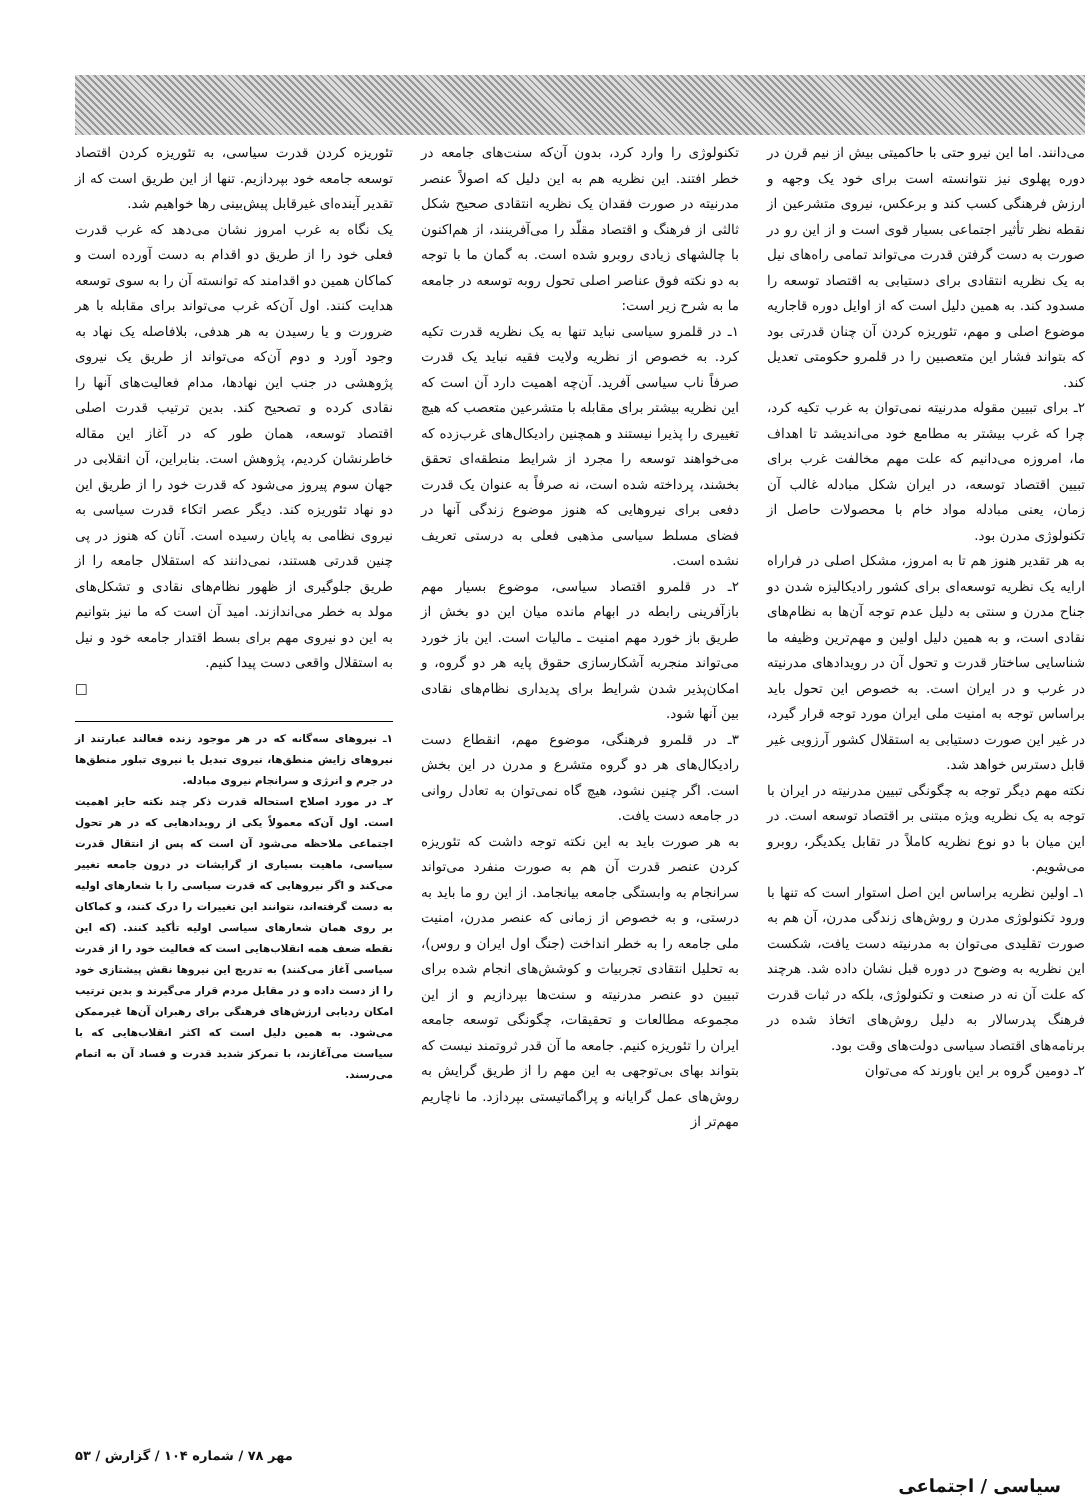می‌دانند. اما این نیرو حتی با حاکمیتی بیش از نیم قرن در دوره پهلوی نیز نتوانسته است برای خود یک وجهه و ارزش فرهنگی کسب کند و برعکس، نیروی متشرعین از نقطه نظر تأثیر اجتماعی بسیار قوی است و از این رو در صورت به دست گرفتن قدرت می‌تواند تمامی راه‌های نیل به یک نظریه انتقادی برای دستیابی به اقتصاد توسعه را مسدود کند. به همین دلیل است که از اوایل دوره قاجاریه موضوع اصلی و مهم، تئوریزه کردن آن چنان قدرتی بود که بتواند فشار این متعصبین را در قلمرو حکومتی تعدیل کند.
۲ـ برای تبیین مقوله مدرنیته نمی‌توان به غرب تکیه کرد، چرا که غرب بیشتر به مطامع خود می‌اندیشد تا اهداف ما، امروزه می‌دانیم که علت مهم مخالفت غرب برای تبیین اقتصاد توسعه، در ایران شکل مبادله غالب آن زمان، یعنی مبادله مواد خام با محصولات حاصل از تکنولوژی مدرن بود.
به هر تقدیر هنوز هم تا به امروز، مشکل اصلی در فراراه ارایه یک نظریه توسعه‌ای برای کشور رادیکالیزه شدن دو جناح مدرن و سنتی به دلیل عدم توجه آن‌ها به نظام‌های نقادی است، و به همین دلیل اولین و مهم‌ترین وظیفه ما شناسایی ساختار قدرت و تحول آن در رویدادهای مدرنیته در غرب و در ایران است. به خصوص این تحول باید براساس توجه به امنیت ملی ایران مورد توجه قرار گیرد، در غیر این صورت دستیابی به استقلال کشور آرزویی غیر قابل دسترس خواهد شد.
نکته مهم دیگر توجه به چگونگی تبیین مدرنیته در ایران با توجه به یک نظریه ویژه مبتنی بر اقتصاد توسعه است. در این میان با دو نوع نظریه کاملاً در تقابل یکدیگر، روبرو می‌شویم.
۱ـ اولین نظریه براساس این اصل استوار است که تنها با ورود تکنولوژی مدرن و روش‌های زندگی مدرن، آن هم به صورت تقلیدی می‌توان به مدرنیته دست یافت، شکست این نظریه به وضوح در دوره قبل نشان داده شد. هرچند که علت آن نه در صنعت و تکنولوژی، بلکه در ثبات قدرت فرهنگ پدرسالار به دلیل روش‌های اتخاذ شده در برنامه‌های اقتصاد سیاسی دولت‌های وقت بود.
۲ـ دومین گروه بر این باورند که می‌توان
تکنولوژی را وارد کرد، بدون آن‌که سنت‌های جامعه در خطر افتند. این نظریه هم به این دلیل که اصولاً عنصر مدرنیته در صورت فقدان یک نظریه انتقادی صحیح شکل ثالثی از فرهنگ و اقتصاد مقلّد را می‌آفرینند، از هم‌اکنون با چالشهای زیادی روبرو شده است. به گمان ما با توجه به دو نکته فوق عناصر اصلی تحول روبه توسعه در جامعه ما به شرح زیر است:
۱ـ در قلمرو سیاسی نباید تنها به یک نظریه قدرت تکیه کرد. به خصوص از نظریه ولایت فقیه نباید یک قدرت صرفاً ناب سیاسی آفرید. آن‌چه اهمیت دارد آن است که این نظریه بیشتر برای مقابله با متشرعین متعصب که هیچ تغییری را پذیرا نیستند و همچنین رادیکال‌های غرب‌زده که می‌خواهند توسعه را مجرد از شرایط منطقه‌ای تحقق بخشند، پرداخته شده است، نه صرفاً به عنوان یک قدرت دفعی برای نیروهایی که هنوز موضوع زندگی آنها در فضای مسلط سیاسی مذهبی فعلی به درستی تعریف نشده است.
۲ـ در قلمرو اقتصاد سیاسی، موضوع بسیار مهم بازآفرینی رابطه در ابهام مانده میان این دو بخش از طریق باز خورد مهم امنیت ـ مالیات است. این باز خورد می‌تواند منجربه آشکارسازی حقوق پایه هر دو گروه، و امکان‌پذیر شدن شرایط برای پدیداری نظام‌های نقادی بین آنها شود.
۳ـ در قلمرو فرهنگی، موضوع مهم، انقطاع دست رادیکال‌های هر دو گروه متشرع و مدرن در این بخش است. اگر چنین نشود، هیچ گاه نمی‌توان به تعادل روانی در جامعه دست یافت.
به هر صورت باید به این نکته توجه داشت که تئوریزه کردن عنصر قدرت آن هم به صورت منفرد می‌تواند سرانجام به وابستگی جامعه بیانجامد. از این رو ما باید به درستی، و به خصوص از زمانی که عنصر مدرن، امنیت ملی جامعه را به خطر انداخت (جنگ اول ایران و روس)، به تحلیل انتقادی تجربیات و کوشش‌های انجام شده برای تبیین دو عنصر مدرنیته و سنت‌ها بپردازیم و از این مجموعه مطالعات و تحقیقات، چگونگی توسعه جامعه ایران را تئوریزه کنیم. جامعه ما آن قدر ثروتمند نیست که بتواند بهای بی‌توجهی به این مهم را از طریق گرایش به روش‌های عمل گرایانه و پراگماتیستی بپردازد. ما ناچاریم مهم‌تر از
تئوریزه کردن قدرت سیاسی، به تئوریزه کردن اقتصاد توسعه جامعه خود بپردازیم. تنها از این طریق است که از تقدیر آینده‌ای غیرقابل پیش‌بینی رها خواهیم شد.
یک نگاه به غرب امروز نشان می‌دهد که غرب قدرت فعلی خود را از طریق دو اقدام به دست آورده است و کماکان همین دو اقدامند که توانسته آن را به سوی توسعه هدایت کنند. اول آن‌که غرب می‌تواند برای مقابله با هر ضرورت و یا رسیدن به هر هدفی، بلافاصله یک نهاد به وجود آورد و دوم آن‌که می‌تواند از طریق یک نیروی پژوهشی در جنب این نهادها، مدام فعالیت‌های آنها را نقادی کرده و تصحیح کند. بدین ترتیب قدرت اصلی اقتصاد توسعه، همان طور که در آغاز این مقاله خاطرنشان کردیم، پژوهش است. بنابراین، آن انقلابی در جهان سوم پیروز می‌شود که قدرت خود را از طریق این دو نهاد تئوریزه کند. دیگر عصر اتکاء قدرت سیاسی به نیروی نظامی به پایان رسیده است. آنان که هنوز در پی چنین قدرتی هستند، نمی‌دانند که استقلال جامعه را از طریق جلوگیری از ظهور نظام‌های نقادی و تشکل‌های مولد به خطر می‌اندازند. امید آن است که ما نیز بتوانیم به این دو نیروی مهم برای بسط اقتدار جامعه خود و نیل به استقلال واقعی دست پیدا کنیم.
□
۱ـ نیروهای سه‌گانه که در هر موجود زنده فعالند عبارتند از نیروهای زایش منطق‌ها، نیروی تبدیل یا نیروی تبلور منطق‌ها در جرم و انرژی و سرانجام نیروی مبادله.
۲ـ در مورد اصلاح استحاله قدرت ذکر چند نکته حایز اهمیت است. اول آن‌که معمولاً یکی از رویدادهایی که در هر تحول اجتماعی ملاحظه می‌شود آن است که پس از انتقال قدرت سیاسی، ماهیت بسیاری از گرایشات در درون جامعه تغییر می‌کند و اگر نیروهایی که قدرت سیاسی را با شعارهای اولیه به دست گرفته‌اند، نتوانند این تغییرات را درک کنند، و کماکان بر روی همان شعارهای سیاسی اولیه تأکید کنند. (که این نقطه ضعف همه انقلاب‌هایی است که فعالیت خود را از قدرت سیاسی آغاز می‌کنند) به تدریج این نیروها نقش پیشتازی خود را از دست داده و در مقابل مردم قرار می‌گیرند و بدین ترتیب امکان ردیابی ارزش‌های فرهنگی برای رهبران آن‌ها غیرممکن می‌شود. به همین دلیل است که اکثر انقلاب‌هایی که با سیاست می‌آغازند، با تمرکز شدید قدرت و فساد آن به اتمام می‌رسند.
مهر ۷۸ / شماره ۱۰۴ / گزارش / ۵۳
سیاسی / اجتماعی